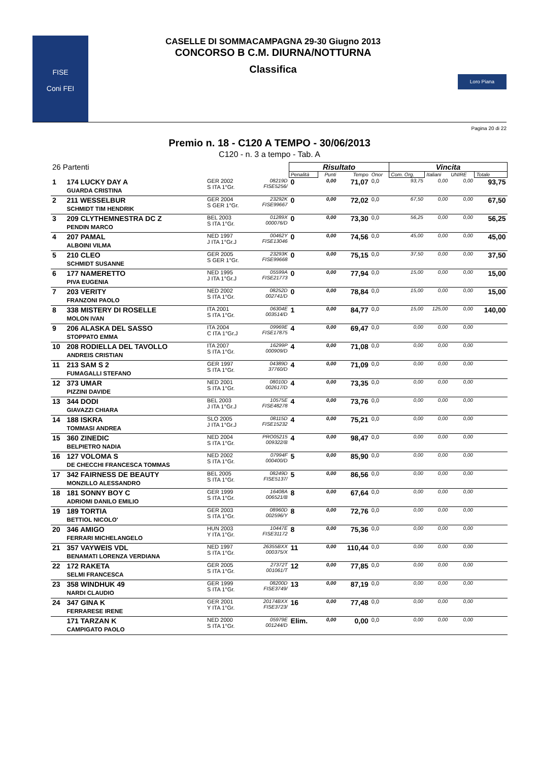FISE
Coni FEI
CASELLE DI SOMMACAMPAGNA 29-30 Giugno 2013
CONCORSO B C.M. DIURNA/NOTTURNA
Classifica
Loro Piana
Pagina 20 di 22
Premio n. 18 - C120 A TEMPO - 30/06/2013
C120 - n. 3 a tempo - Tab. A
| 26 Partenti | | | | Risultato | | | | Vincita | | | |
| --- | --- | --- | --- | --- | --- | --- | --- | --- | --- | --- | --- |
| | | | | Penalità | Punti | Tempo | Onor | Com. Org. | Italiani | UNIRE | Totale |
| 1 | 174 LUCKY DAY A GUARDA CRISTINA | GER 2002 S ITA 1°Gr. | 08219D FISE5256/ | 0 | 0,00 | 71,07 | 0,0 | 93,75 | 0,00 | 0,00 | 93,75 |
| 2 | 211 WESSELBUR SCHMIDT TIM HENDRIK | GER 2004 S GER 1°Gr. | 23292K FISE99667 | 0 | 0,00 | 72,02 | 0,0 | 67,50 | 0,00 | 0,00 | 67,50 |
| 3 | 209 CLYTHEMNESTRA DC Z PENDIN MARCO | BEL 2003 S ITA 1°Gr. | 01289X 000076/D | 0 | 0,00 | 73,30 | 0,0 | 56,25 | 0,00 | 0,00 | 56,25 |
| 4 | 207 PAMAL ALBOINI VILMA | NED 1997 J ITA 1°Gr.J | 00462Y FISE13046 | 0 | 0,00 | 74,56 | 0,0 | 45,00 | 0,00 | 0,00 | 45,00 |
| 5 | 210 CLEO SCHMIDT SUSANNE | GER 2005 S GER 1°Gr. | 23293K FISE99668 | 0 | 0,00 | 75,15 | 0,0 | 37,50 | 0,00 | 0,00 | 37,50 |
| 6 | 177 NAMERETTO PIVA EUGENIA | NED 1995 J ITA 1°Gr.J | 05599A FISE21773 | 0 | 0,00 | 77,94 | 0,0 | 15,00 | 0,00 | 0,00 | 15,00 |
| 7 | 203 VERITY FRANZONI PAOLO | NED 2002 S ITA 1°Gr. | 08252D 002741/D | 0 | 0,00 | 78,84 | 0,0 | 15,00 | 0,00 | 0,00 | 15,00 |
| 8 | 338 MISTERY DI ROSELLE MOLON IVAN | ITA 2001 S ITA 1°Gr. | 06304E 003514/D | 1 | 0,00 | 84,77 | 0,0 | 15,00 | 125,00 | 0,00 | 140,00 |
| 9 | 206 ALASKA DEL SASSO STOPPATO EMMA | ITA 2004 C ITA 1°Gr.J | 09969E FISE17875 | 4 | 0,00 | 69,47 | 0,0 | 0,00 | 0,00 | 0,00 | |
| 10 | 208 RODIELLA DEL TAVOLLO ANDREIS CRISTIAN | ITA 2007 S ITA 1°Gr. | 16299P 000909/D | 4 | 0,00 | 71,08 | 0,0 | 0,00 | 0,00 | 0,00 | |
| 11 | 213 SAM S 2 FUMAGALLI STEFANO | GER 1997 S ITA 1°Gr. | 04389D 37760/D | 4 | 0,00 | 71,09 | 0,0 | 0,00 | 0,00 | 0,00 | |
| 12 | 373 UMAR PIZZINI DAVIDE | NED 2001 S ITA 1°Gr. | 08010D 002617/D | 4 | 0,00 | 73,35 | 0,0 | 0,00 | 0,00 | 0,00 | |
| 13 | 344 DODI GIAVAZZI CHIARA | BEL 2003 J ITA 1°Gr.J | 10575E FISE48278 | 4 | 0,00 | 73,76 | 0,0 | 0,00 | 0,00 | 0,00 | |
| 14 | 188 ISKRA TOMMASI ANDREA | SLO 2005 J ITA 1°Gr.J | 08115D FISE15232 | 4 | 0,00 | 75,21 | 0,0 | 0,00 | 0,00 | 0,00 | |
| 15 | 360 ZINEDIC BELPIETRO NADIA | NED 2004 S ITA 1°Gr. | PRO05215 009322/B | 4 | 0,00 | 98,47 | 0,0 | 0,00 | 0,00 | 0,00 | |
| 16 | 127 VOLOMA S DE CHECCHI FRANCESCA TOMMAS | NED 2002 S ITA 1°Gr. | 07994F 000400/D | 5 | 0,00 | 85,90 | 0,0 | 0,00 | 0,00 | 0,00 | |
| 17 | 342 FAIRNESS DE BEAUTY MONZILLO ALESSANDRO | BEL 2005 S ITA 1°Gr. | 08249D FISE5137/ | 5 | 0,00 | 86,56 | 0,0 | 0,00 | 0,00 | 0,00 | |
| 18 | 181 SONNY BOY C ADRIOMI DANILO EMILIO | GER 1999 S ITA 1°Gr. | 16408A 006521/B | 8 | 0,00 | 67,64 | 0,0 | 0,00 | 0,00 | 0,00 | |
| 19 | 189 TORTIA BETTIOL NICOLO' | GER 2003 S ITA 1°Gr. | 08960D 002596/Y | 8 | 0,00 | 72,76 | 0,0 | 0,00 | 0,00 | 0,00 | |
| 20 | 346 AMIGO FERRARI MICHELANGELO | HUN 2003 Y ITA 1°Gr. | 10447E FISE31172 | 8 | 0,00 | 75,36 | 0,0 | 0,00 | 0,00 | 0,00 | |
| 21 | 357 VAYWEIS VDL BENAMATI LORENZA VERDIANA | NED 1997 S ITA 1°Gr. | 26355BXX 000375/X | 11 | 0,00 | 110,44 | 0,0 | 0,00 | 0,00 | 0,00 | |
| 22 | 172 RAKETA SELMI FRANCESCA | GER 2005 S ITA 1°Gr. | 27372T 001061/T | 12 | 0,00 | 77,85 | 0,0 | 0,00 | 0,00 | 0,00 | |
| 23 | 358 WINDHUK 49 NARDI CLAUDIO | GER 1999 S ITA 1°Gr. | 08200D FISE3749/ | 13 | 0,00 | 87,19 | 0,0 | 0,00 | 0,00 | 0,00 | |
| 24 | 347 GINA K FERRARESE IRENE | GER 2001 Y ITA 1°Gr. | 20174BXX FISE3723/ | 16 | 0,00 | 77,48 | 0,0 | 0,00 | 0,00 | 0,00 | |
| | 171 TARZAN K CAMPIGATO PAOLO | NED 2000 S ITA 1°Gr. | 05979E 001244/D | Elim. | 0,00 | 0,00 | 0,0 | 0,00 | 0,00 | 0,00 | |